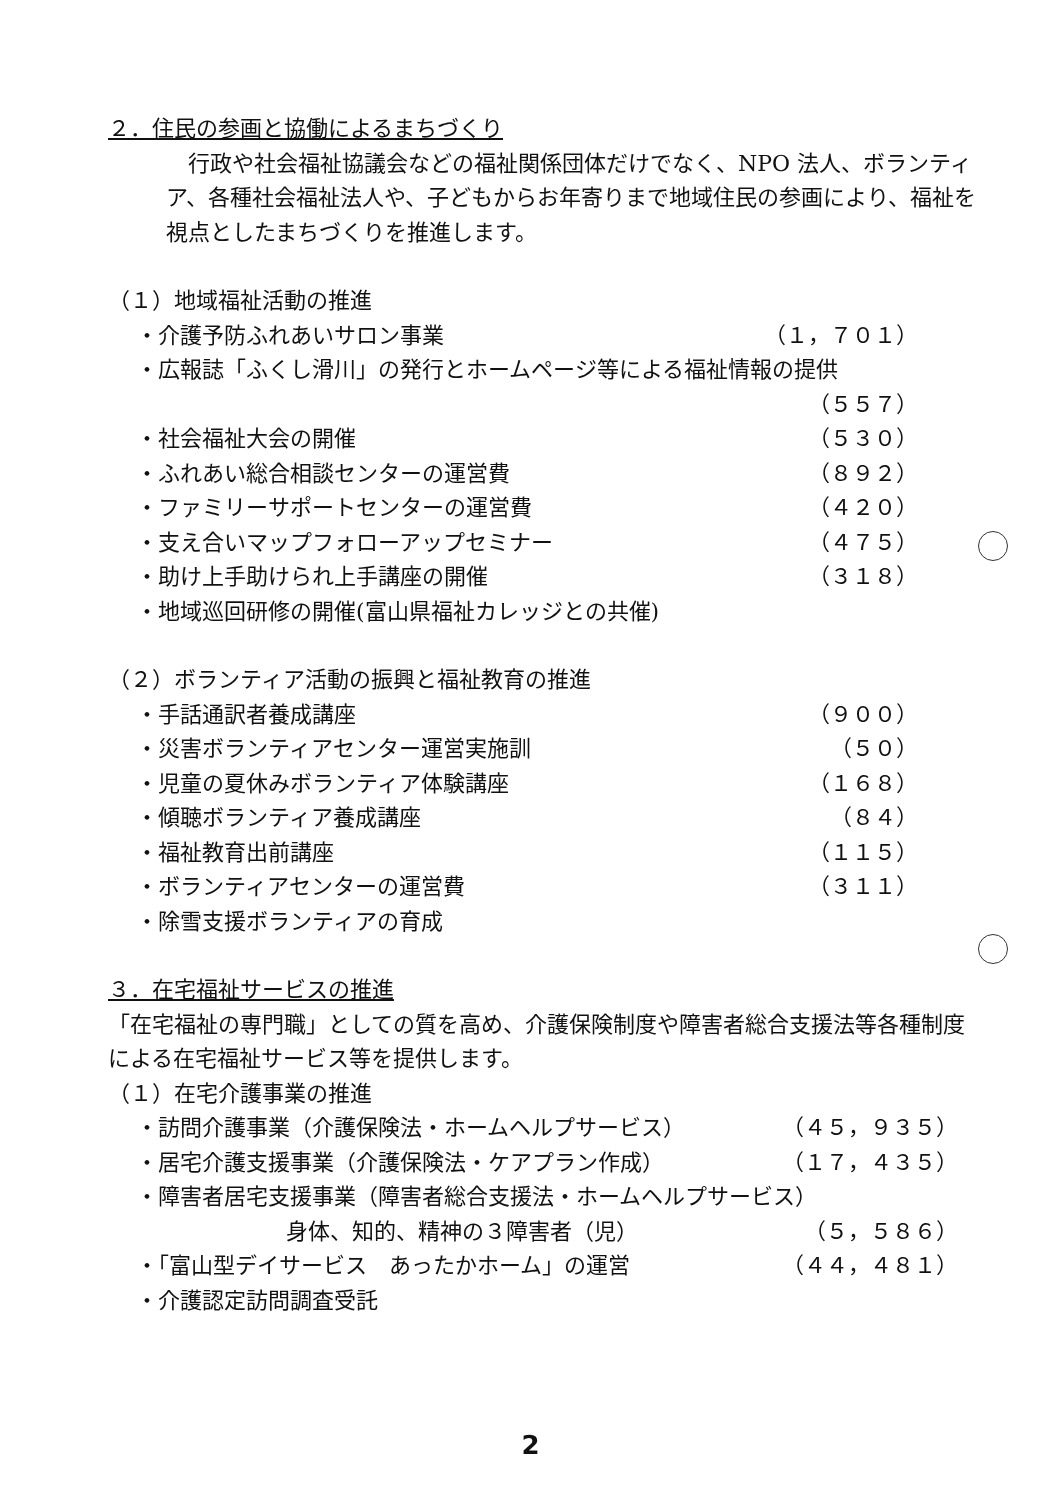２．住民の参画と協働によるまちづくり
　行政や社会福祉協議会などの福祉関係団体だけでなく、NPO 法人、ボランティア、各種社会福祉法人や、子どもからお年寄りまで地域住民の参画により、福祉を視点としたまちづくりを推進します。
（１）地域福祉活動の推進
・介護予防ふれあいサロン事業 （１，７０１）
・広報誌「ふくし滑川」の発行とホームページ等による福祉情報の提供
（５５７）
・社会福祉大会の開催 （５３０）
・ふれあい総合相談センターの運営費 （８９２）
・ファミリーサポートセンターの運営費 （４２０）
・支え合いマップフォローアップセミナー （４７５）
・助け上手助けられ上手講座の開催 （３１８）
・地域巡回研修の開催(富山県福祉カレッジとの共催)
（２）ボランティア活動の振興と福祉教育の推進
・手話通訳者養成講座 （９００）
・災害ボランティアセンター運営実施訓 （５０）
・児童の夏休みボランティア体験講座 （１６８）
・傾聴ボランティア養成講座 （８４）
・福祉教育出前講座 （１１５）
・ボランティアセンターの運営費 （３１１）
・除雪支援ボランティアの育成
３．在宅福祉サービスの推進
「在宅福祉の専門職」としての質を高め、介護保険制度や障害者総合支援法等各種制度による在宅福祉サービス等を提供します。
（１）在宅介護事業の推進
・訪問介護事業（介護保険法・ホームヘルプサービス） （４５，９３５）
・居宅介護支援事業（介護保険法・ケアプラン作成） （１７，４３５）
・障害者居宅支援事業（障害者総合支援法・ホームヘルプサービス）
身体、知的、精神の３障害者（児） （５，５８６）
・「富山型デイサービス　あったかホーム」の運営 （４４，４８１）
・介護認定訪問調査受託
2